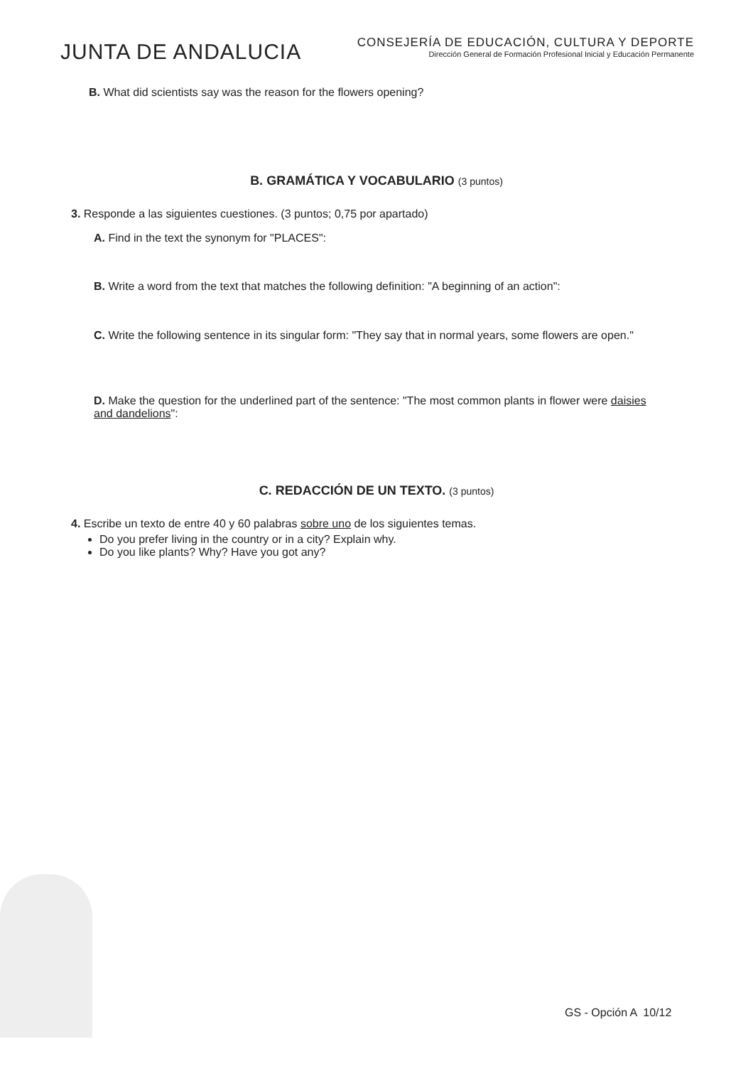JUNTA DE ANDALUCIA
CONSEJERÍA DE EDUCACIÓN, CULTURA Y DEPORTE
Dirección General de Formación Profesional Inicial y Educación Permanente
B. What did scientists say was the reason for the flowers opening?
B. GRAMÁTICA Y VOCABULARIO (3 puntos)
3. Responde a las siguientes cuestiones. (3 puntos; 0,75 por apartado)
A. Find in the text the synonym for "PLACES":
B. Write a word from the text that matches the following definition: "A beginning of an action":
C. Write the following sentence in its singular form: "They say that in normal years, some flowers are open."
D. Make the question for the underlined part of the sentence: "The most common plants in flower were daisies and dandelions":
C. REDACCIÓN DE UN TEXTO. (3 puntos)
4. Escribe un texto de entre 40 y 60 palabras sobre uno de los siguientes temas.
Do you prefer living in the country or in a city? Explain why.
Do you like plants? Why? Have you got any?
GS - Opción A 10/12